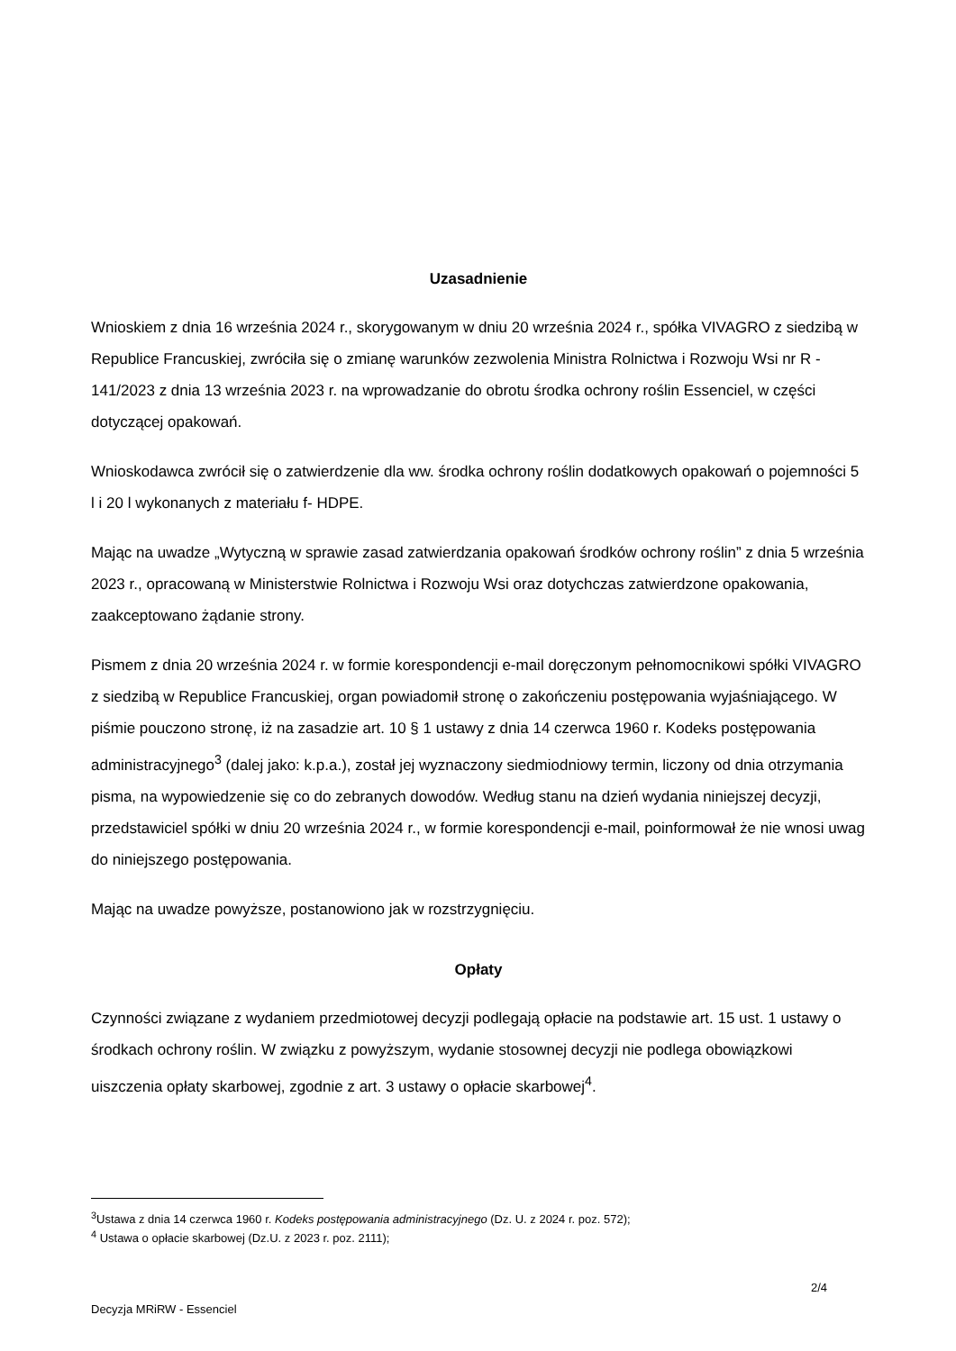Uzasadnienie
Wnioskiem z dnia 16 września 2024 r., skorygowanym w dniu 20 września 2024 r., spółka VIVAGRO z siedzibą w Republice Francuskiej, zwróciła się o zmianę warunków zezwolenia Ministra Rolnictwa i Rozwoju Wsi nr R - 141/2023 z dnia 13 września 2023 r. na wprowadzanie do obrotu środka ochrony roślin Essenciel, w części dotyczącej opakowań.
Wnioskodawca zwrócił się o zatwierdzenie dla ww. środka ochrony roślin dodatkowych opakowań o pojemności 5 l i 20 l wykonanych z materiału f- HDPE.
Mając na uwadze „Wytyczną w sprawie zasad zatwierdzania opakowań środków ochrony roślin” z dnia 5 września 2023 r., opracowaną w Ministerstwie Rolnictwa i Rozwoju Wsi oraz dotychczas zatwierdzone opakowania, zaakceptowano żądanie strony.
Pismem z dnia 20 września 2024 r. w formie korespondencji e-mail doręczonym pełnomocnikowi spółki VIVAGRO z siedzibą w Republice Francuskiej, organ powiadomił stronę o zakończeniu postępowania wyjaśniającego. W piśmie pouczono stronę, iż na zasadzie art. 10 § 1 ustawy z dnia 14 czerwca 1960 r. Kodeks postępowania administracyjnego<sup>3</sup> (dalej jako: k.p.a.), został jej wyznaczony siedmiodniowy termin, liczony od dnia otrzymania pisma, na wypowiedzenie się co do zebranych dowodów. Według stanu na dzień wydania niniejszej decyzji, przedstawiciel spółki w dniu 20 września 2024 r., w formie korespondencji e-mail, poinformował że nie wnosi uwag do niniejszego postępowania.
Mając na uwadze powyższe, postanowiono jak w rozstrzygnięciu.
Opłaty
Czynności związane z wydaniem przedmiotowej decyzji podlegają opłacie na podstawie art. 15 ust. 1 ustawy o środkach ochrony roślin. W związku z powyższym, wydanie stosownej decyzji nie podlega obowiązkowi uiszczenia opłaty skarbowej, zgodnie z art. 3 ustawy o opłacie skarbowej<sup>4</sup>.
<sup>3</sup> Ustawa z dnia 14 czerwca 1960 r. Kodeks postępowania administracyjnego (Dz. U. z 2024 r. poz. 572);
<sup>4</sup> Ustawa o opłacie skarbowej (Dz.U. z 2023 r. poz. 2111);
2/4
Decyzja MRiRW - Essenciel